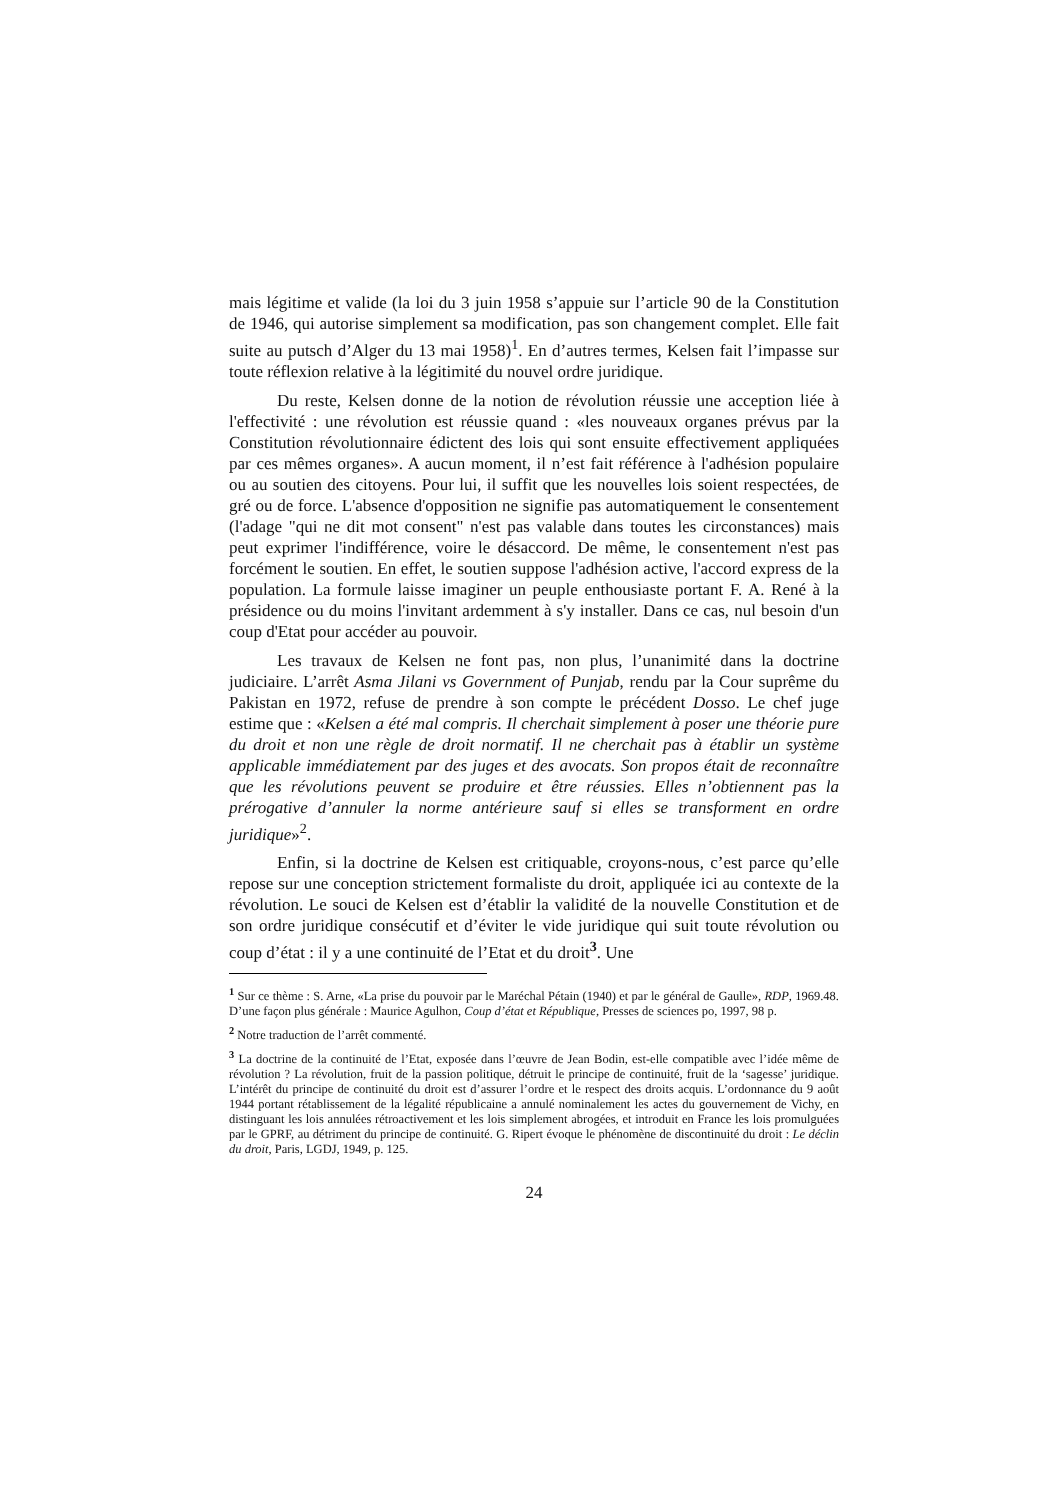mais légitime et valide (la loi du 3 juin 1958 s’appuie sur l’article 90 de la Constitution de 1946, qui autorise simplement sa modification, pas son changement complet. Elle fait suite au putsch d’Alger du 13 mai 1958)<sup>1</sup>. En d’autres termes, Kelsen fait l’impasse sur toute réflexion relative à la légitimité du nouvel ordre juridique.
Du reste, Kelsen donne de la notion de révolution réussie une acception liée à l'effectivité : une révolution est réussie quand : «les nouveaux organes prévus par la Constitution révolutionnaire édictent des lois qui sont ensuite effectivement appliquées par ces mêmes organes». A aucun moment, il n’est fait référence à l'adhésion populaire ou au soutien des citoyens. Pour lui, il suffit que les nouvelles lois soient respectées, de gré ou de force. L'absence d'opposition ne signifie pas automatiquement le consentement (l'adage "qui ne dit mot consent" n'est pas valable dans toutes les circonstances) mais peut exprimer l'indifférence, voire le désaccord. De même, le consentement n'est pas forcément le soutien. En effet, le soutien suppose l'adhésion active, l'accord express de la population. La formule laisse imaginer un peuple enthousiaste portant F. A. René à la présidence ou du moins l'invitant ardemment à s'y installer. Dans ce cas, nul besoin d'un coup d'Etat pour accéder au pouvoir.
Les travaux de Kelsen ne font pas, non plus, l’unanimité dans la doctrine judiciaire. L’arrêt Asma Jilani vs Government of Punjab, rendu par la Cour suprême du Pakistan en 1972, refuse de prendre à son compte le précédent Dosso. Le chef juge estime que : «Kelsen a été mal compris. Il cherchait simplement à poser une théorie pure du droit et non une règle de droit normatif. Il ne cherchait pas à établir un système applicable immédiatement par des juges et des avocats. Son propos était de reconnaître que les révolutions peuvent se produire et être réussies. Elles n’obtiennent pas la prérogative d’annuler la norme antérieure sauf si elles se transforment en ordre juridique»<sup>2</sup>.
Enfin, si la doctrine de Kelsen est critiquable, croyons-nous, c’est parce qu’elle repose sur une conception strictement formaliste du droit, appliquée ici au contexte de la révolution. Le souci de Kelsen est d’établir la validité de la nouvelle Constitution et de son ordre juridique consécutif et d’éviter le vide juridique qui suit toute révolution ou coup d’état : il y a une continuité de l’Etat et du droit<sup>3</sup>. Une
<sup>1</sup> Sur ce thème : S. Arne, «La prise du pouvoir par le Maréchal Pétain (1940) et par le général de Gaulle», RDP, 1969.48. D’une façon plus générale : Maurice Agulhon, Coup d’état et République, Presses de sciences po, 1997, 98 p.
<sup>2</sup> Notre traduction de l’arrêt commenté.
<sup>3</sup> La doctrine de la continuité de l’Etat, exposée dans l’œuvre de Jean Bodin, est-elle compatible avec l’idée même de révolution ? La révolution, fruit de la passion politique, détruit le principe de continuité, fruit de la ‘sagesse’ juridique. L’intérêt du principe de continuité du droit est d’assurer l’ordre et le respect des droits acquis. L’ordonnance du 9 août 1944 portant rétablissement de la légalité républicaine a annulé nominalement les actes du gouvernement de Vichy, en distinguant les lois annulées rétroactivement et les lois simplement abrogées, et introduit en France les lois promulguées par le GPRF, au détriment du principe de continuité. G. Ripert évoque le phénomène de discontinuité du droit : Le déclin du droit, Paris, LGDJ, 1949, p. 125.
24